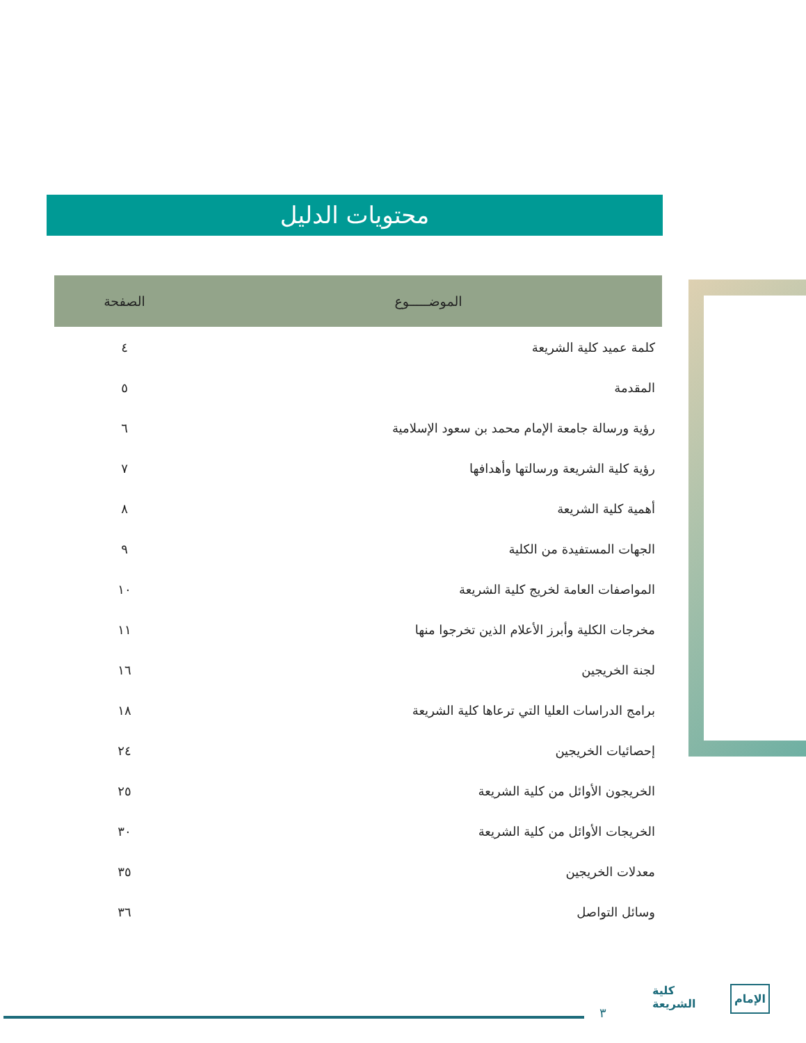محتويات الدليل
| الموضـــــوع | الصفحة |
| --- | --- |
| كلمة عميد كلية الشريعة | ٤ |
| المقدمة | ٥ |
| رؤية ورسالة جامعة الإمام محمد بن سعود الإسلامية | ٦ |
| رؤية كلية الشريعة ورسالتها وأهدافها | ٧ |
| أهمية كلية الشريعة | ٨ |
| الجهات المستفيدة من الكلية | ٩ |
| المواصفات العامة لخريج كلية الشريعة | ١٠ |
| مخرجات الكلية وأبرز الأعلام الذين تخرجوا منها | ١١ |
| لجنة الخريجين | ١٦ |
| برامج الدراسات العليا التي ترعاها كلية الشريعة | ١٨ |
| إحصائيات الخريجين | ٢٤ |
| الخريجون الأوائل من كلية الشريعة | ٢٥ |
| الخريجات الأوائل من كلية الشريعة | ٣٠ |
| معدلات الخريجين | ٣٥ |
| وسائل التواصل | ٣٦ |
٣
كلية
الشريعة
الإمام